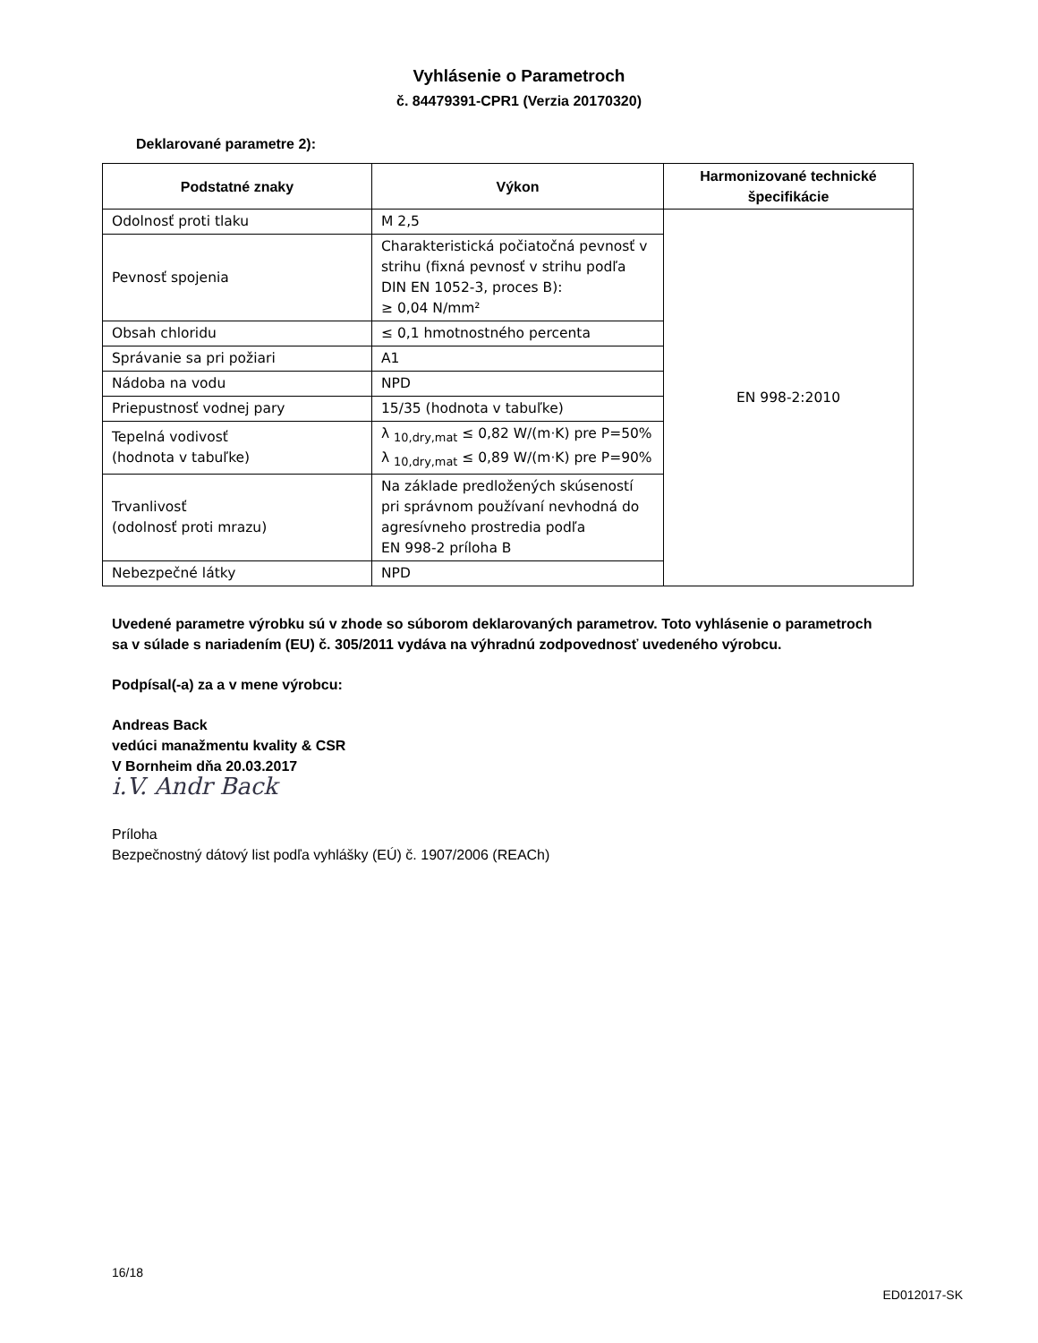Vyhlásenie o Parametroch
č. 84479391-CPR1 (Verzia 20170320)
Deklarované parametre 2):
| Podstatné znaky | Výkon | Harmonizované technické špecifikácie |
| --- | --- | --- |
| Odolnosť proti tlaku | M 2,5 | EN 998-2:2010 |
| Pevnosť spojenia | Charakteristická počiatočná pevnosť v strihu (fixná pevnosť v strihu podľa DIN EN 1052-3, proces B): ≥ 0,04 N/mm² | |
| Obsah chloridu | ≤ 0,1 hmotnostného percenta | |
| Správanie sa pri požiari | A1 | |
| Nádoba na vodu | NPD | |
| Priepustnosť vodnej pary | 15/35 (hodnota v tabuľke) | |
| Tepelná vodivosť (hodnota v tabuľke) | λ <sub>10,dry,mat</sub> ≤ 0,82 W/(m·K) pre P=50% λ <sub>10,dry,mat</sub> ≤ 0,89 W/(m·K) pre P=90% | |
| Trvanlivosť (odolnosť proti mrazu) | Na základe predložených skúseností pri správnom používaní nevhodná do agresívneho prostredia podľa EN 998-2 príloha B | |
| Nebezpečné látky | NPD | |
Uvedené parametre výrobku sú v zhode so súborom deklarovaných parametrov. Toto vyhlásenie o parametroch sa v súlade s nariadením (EU) č. 305/2011 vydáva na výhradnú zodpovednosť uvedeného výrobcu.
Podpísal(-a) za a v mene výrobcu:
Andreas Back
vedúci manažmentu kvality & CSR
V Bornheim dňa 20.03.2017
i.V. Andr Back
Príloha
Bezpečnostný dátový list podľa vyhlášky (EÚ) č. 1907/2006 (REACh)
16/18
ED012017-SK